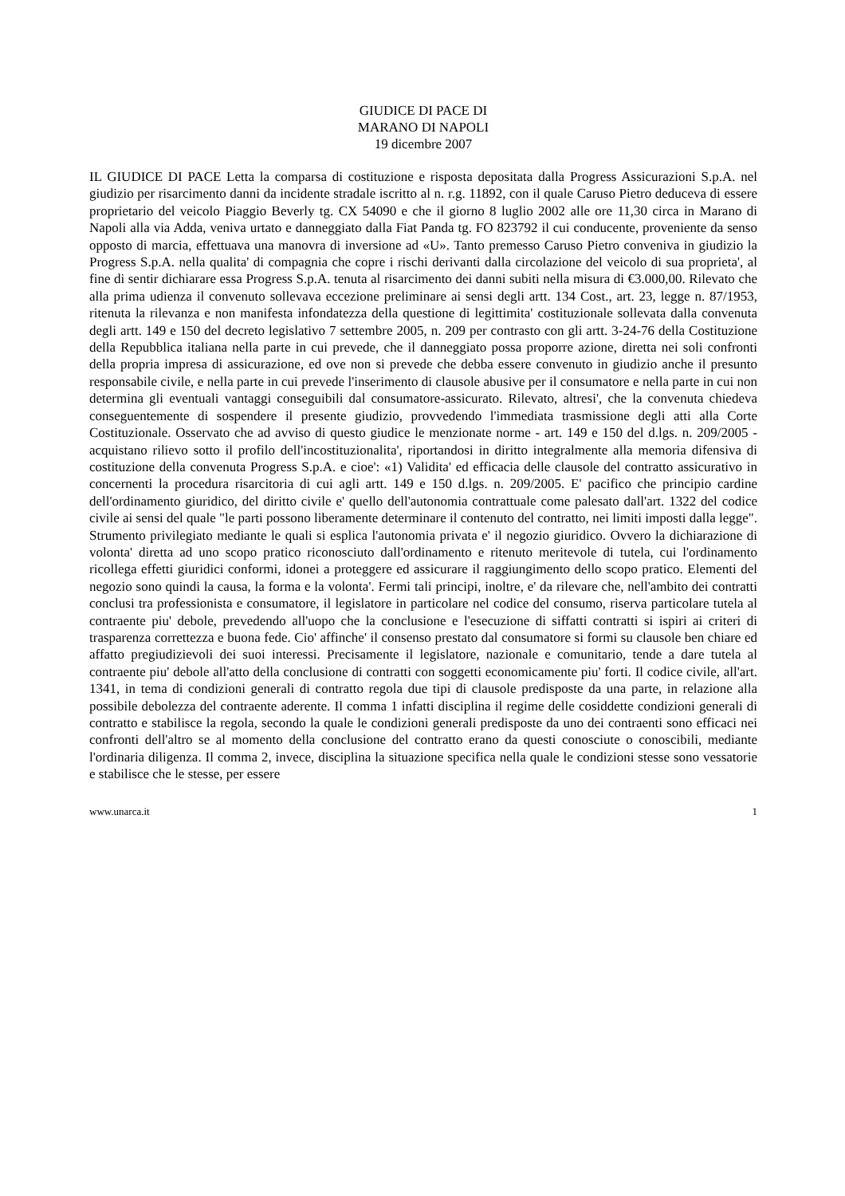GIUDICE DI PACE DI
MARANO DI NAPOLI
19 dicembre 2007
IL GIUDICE DI PACE Letta la comparsa di costituzione e risposta depositata dalla Progress Assicurazioni S.p.A. nel giudizio per risarcimento danni da incidente stradale iscritto al n. r.g. 11892, con il quale Caruso Pietro deduceva di essere proprietario del veicolo Piaggio Beverly tg. CX 54090 e che il giorno 8 luglio 2002 alle ore 11,30 circa in Marano di Napoli alla via Adda, veniva urtato e danneggiato dalla Fiat Panda tg. FO 823792 il cui conducente, proveniente da senso opposto di marcia, effettuava una manovra di inversione ad «U». Tanto premesso Caruso Pietro conveniva in giudizio la Progress S.p.A. nella qualita' di compagnia che copre i rischi derivanti dalla circolazione del veicolo di sua proprieta', al fine di sentir dichiarare essa Progress S.p.A. tenuta al risarcimento dei danni subiti nella misura di €3.000,00. Rilevato che alla prima udienza il convenuto sollevava eccezione preliminare ai sensi degli artt. 134 Cost., art. 23, legge n. 87/1953, ritenuta la rilevanza e non manifesta infondatezza della questione di legittimita' costituzionale sollevata dalla convenuta degli artt. 149 e 150 del decreto legislativo 7 settembre 2005, n. 209 per contrasto con gli artt. 3-24-76 della Costituzione della Repubblica italiana nella parte in cui prevede, che il danneggiato possa proporre azione, diretta nei soli confronti della propria impresa di assicurazione, ed ove non si prevede che debba essere convenuto in giudizio anche il presunto responsabile civile, e nella parte in cui prevede l'inserimento di clausole abusive per il consumatore e nella parte in cui non determina gli eventuali vantaggi conseguibili dal consumatore-assicurato. Rilevato, altresi', che la convenuta chiedeva conseguentemente di sospendere il presente giudizio, provvedendo l'immediata trasmissione degli atti alla Corte Costituzionale. Osservato che ad avviso di questo giudice le menzionate norme - art. 149 e 150 del d.lgs. n. 209/2005 - acquistano rilievo sotto il profilo dell'incostituzionalita', riportandosi in diritto integralmente alla memoria difensiva di costituzione della convenuta Progress S.p.A. e cioe': «1) Validita' ed efficacia delle clausole del contratto assicurativo in concernenti la procedura risarcitoria di cui agli artt. 149 e 150 d.lgs. n. 209/2005. E' pacifico che principio cardine dell'ordinamento giuridico, del diritto civile e' quello dell'autonomia contrattuale come palesato dall'art. 1322 del codice civile ai sensi del quale "le parti possono liberamente determinare il contenuto del contratto, nei limiti imposti dalla legge". Strumento privilegiato mediante le quali si esplica l'autonomia privata e' il negozio giuridico. Ovvero la dichiarazione di volonta' diretta ad uno scopo pratico riconosciuto dall'ordinamento e ritenuto meritevole di tutela, cui l'ordinamento ricollega effetti giuridici conformi, idonei a proteggere ed assicurare il raggiungimento dello scopo pratico. Elementi del negozio sono quindi la causa, la forma e la volonta'. Fermi tali principi, inoltre, e' da rilevare che, nell'ambito dei contratti conclusi tra professionista e consumatore, il legislatore in particolare nel codice del consumo, riserva particolare tutela al contraente piu' debole, prevedendo all'uopo che la conclusione e l'esecuzione di siffatti contratti si ispiri ai criteri di trasparenza correttezza e buona fede. Cio' affinche' il consenso prestato dal consumatore si formi su clausole ben chiare ed affatto pregiudizievoli dei suoi interessi. Precisamente il legislatore, nazionale e comunitario, tende a dare tutela al contraente piu' debole all'atto della conclusione di contratti con soggetti economicamente piu' forti. Il codice civile, all'art. 1341, in tema di condizioni generali di contratto regola due tipi di clausole predisposte da una parte, in relazione alla possibile debolezza del contraente aderente. Il comma 1 infatti disciplina il regime delle cosiddette condizioni generali di contratto e stabilisce la regola, secondo la quale le condizioni generali predisposte da uno dei contraenti sono efficaci nei confronti dell'altro se al momento della conclusione del contratto erano da questi conosciute o conoscibili, mediante l'ordinaria diligenza. Il comma 2, invece, disciplina la situazione specifica nella quale le condizioni stesse sono vessatorie e stabilisce che le stesse, per essere
www.unarca.it 1